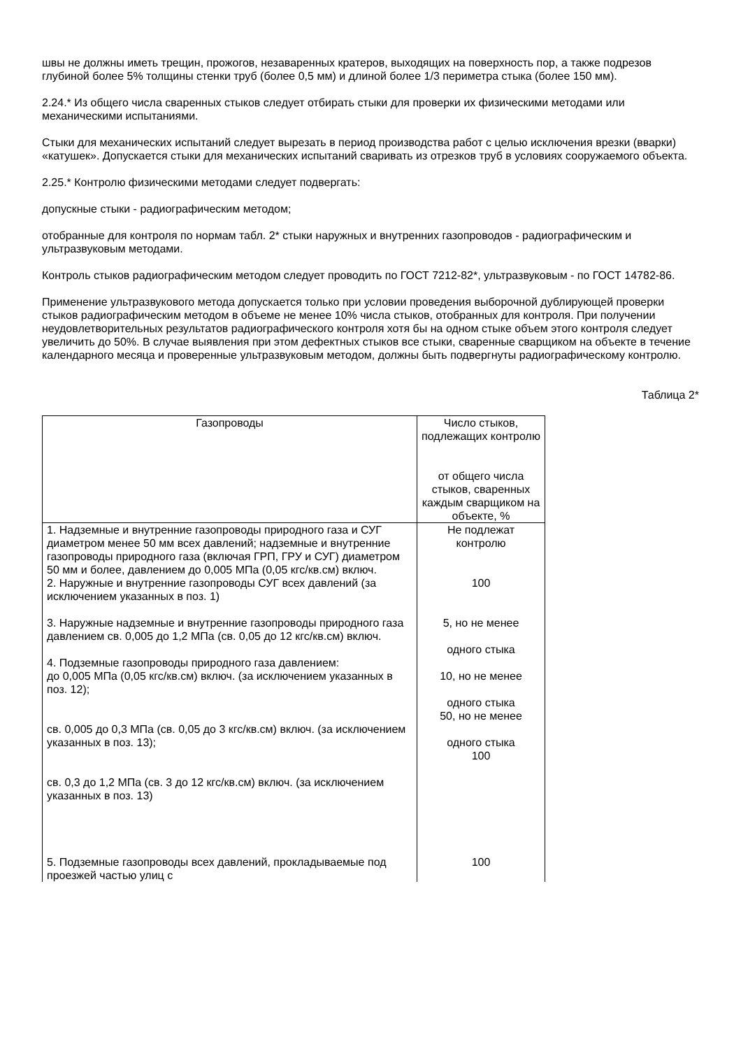швы не должны иметь трещин, прожогов, незаваренных кратеров, выходящих на поверхность пор, а также подрезов глубиной более 5% толщины стенки труб (более 0,5 мм) и длиной более 1/3 периметра стыка (более 150 мм).
2.24.* Из общего числа сваренных стыков следует отбирать стыки для проверки их физическими методами или механическими испытаниями.
Стыки для механических испытаний следует вырезать в период производства работ с целью исключения врезки (вварки) «катушек». Допускается стыки для механических испытаний сваривать из отрезков труб в условиях сооружаемого объекта.
2.25.* Контролю физическими методами следует подвергать:
допускные стыки - радиографическим методом;
отобранные для контроля по нормам табл. 2* стыки наружных и внутренних газопроводов - радиографическим и ультразвуковым методами.
Контроль стыков радиографическим методом следует проводить по ГОСТ 7212-82*, ультразвуковым - по ГОСТ 14782-86.
Применение ультразвукового метода допускается только при условии проведения выборочной дублирующей проверки стыков радиографическим методом в объеме не менее 10% числа стыков, отобранных для контроля. При получении неудовлетворительных результатов радиографического контроля хотя бы на одном стыке объем этого контроля следует увеличить до 50%. В случае выявления при этом дефектных стыков все стыки, сваренные сварщиком на объекте в течение календарного месяца и проверенные ультразвуковым методом, должны быть подвергнуты радиографическому контролю.
Таблица 2*
| Газопроводы | Число стыков, подлежащих контролю от общего числа стыков, сваренных каждым сварщиком на объекте, % |
| 1. Надземные и внутренние газопроводы природного газа и СУГ диаметром менее 50 мм всех давлений; надземные и внутренние газопроводы природного газа (включая ГРП, ГРУ и СУГ) диаметром 50 мм и более, давлением до 0,005 МПа (0,05 кгс/кв.см) включ. | Не подлежат контролю |
| 2. Наружные и внутренние газопроводы СУГ всех давлений (за исключением указанных в поз. 1) | 100 |
| 3. Наружные надземные и внутренние газопроводы природного газа давлением св. 0,005 до 1,2 МПа (св. 0,05 до 12 кгс/кв.см) включ. | 5, но не менее одного стыка |
| 4. Подземные газопроводы природного газа давлением: до 0,005 МПа (0,05 кгс/кв.см) включ. (за исключением указанных в поз. 12); св. 0,005 до 0,3 МПа (св. 0,05 до 3 кгс/кв.см) включ. (за исключением указанных в поз. 13); св. 0,3 до 1,2 МПа (св. 3 до 12 кгс/кв.см) включ. (за исключением указанных в поз. 13) | 10, но не менее одного стыка 50, но не менее одного стыка 100 |
| 5. Подземные газопроводы всех давлений, прокладываемые под проезжей частью улиц с | 100 |